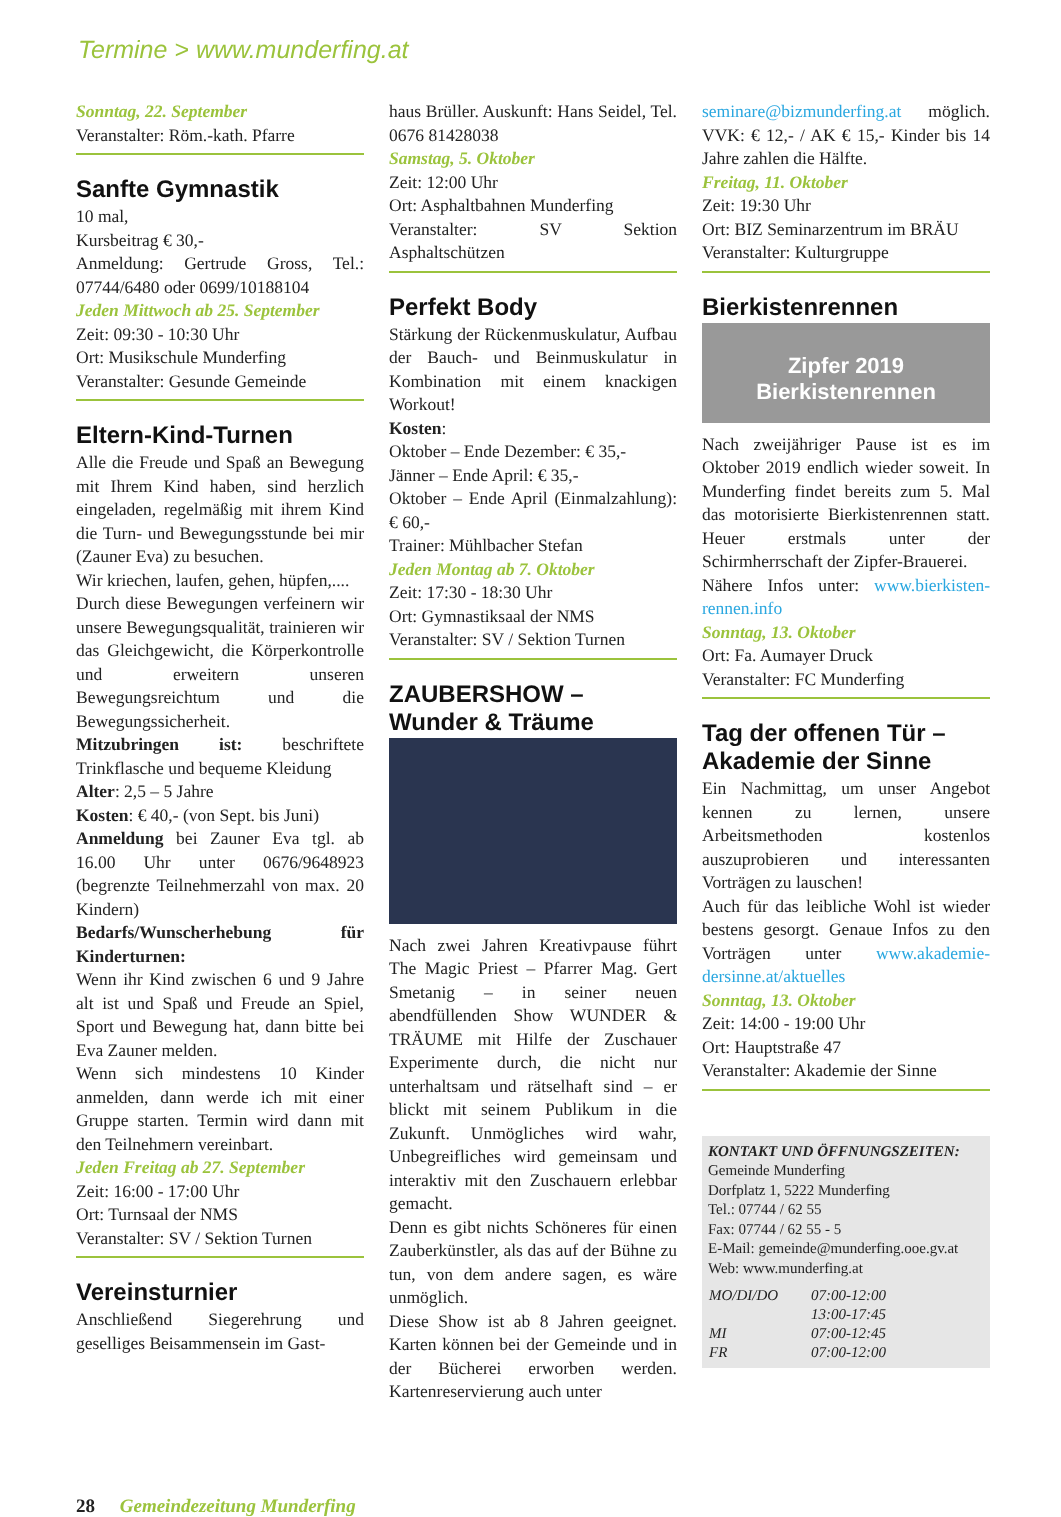Termine > www.munderfing.at
Sonntag, 22. September
Veranstalter: Röm.-kath. Pfarre
Sanfte Gymnastik
10 mal,
Kursbeitrag € 30,-
Anmeldung: Gertrude Gross, Tel.: 07744/6480 oder 0699/10188104
Jeden Mittwoch ab 25. September
Zeit: 09:30 - 10:30 Uhr
Ort: Musikschule Munderfing
Veranstalter: Gesunde Gemeinde
Eltern-Kind-Turnen
Alle die Freude und Spaß an Bewegung mit Ihrem Kind haben, sind herzlich eingeladen, regelmäßig mit ihrem Kind die Turn- und Bewegungsstunde bei mir (Zauner Eva) zu besuchen.
Wir kriechen, laufen, gehen, hüpfen,....
Durch diese Bewegungen verfeinern wir unsere Bewegungsqualität, trainieren wir das Gleichgewicht, die Körperkontrolle und erweitern unseren Bewegungsreichtum und die Bewegungssicherheit.
Mitzubringen ist: beschriftete Trinkflasche und bequeme Kleidung
Alter: 2,5 – 5 Jahre
Kosten: € 40,- (von Sept. bis Juni)
Anmeldung bei Zauner Eva tgl. ab 16.00 Uhr unter 0676/9648923 (begrenzte Teilnehmerzahl von max. 20 Kindern)
Bedarfs/Wunscherhebung für Kinderturnen:
Wenn ihr Kind zwischen 6 und 9 Jahre alt ist und Spaß und Freude an Spiel, Sport und Bewegung hat, dann bitte bei Eva Zauner melden.
Wenn sich mindestens 10 Kinder anmelden, dann werde ich mit einer Gruppe starten. Termin wird dann mit den Teilnehmern vereinbart.
Jeden Freitag ab 27. September
Zeit: 16:00 - 17:00 Uhr
Ort: Turnsaal der NMS
Veranstalter: SV / Sektion Turnen
Vereinsturnier
Anschließend Siegerehrung und geselliges Beisammensein im Gast-
haus Brüller. Auskunft: Hans Seidel, Tel. 0676 81428038
Samstag, 5. Oktober
Zeit: 12:00 Uhr
Ort: Asphaltbahnen Munderfing
Veranstalter: SV Sektion Asphaltschützen
Perfekt Body
Stärkung der Rückenmuskulatur, Aufbau der Bauch- und Beinmuskulatur in Kombination mit einem knackigen Workout!
Kosten:
Oktober – Ende Dezember: € 35,-
Jänner – Ende April: € 35,-
Oktober – Ende April (Einmalzahlung): € 60,-
Trainer: Mühlbacher Stefan
Jeden Montag ab 7. Oktober
Zeit: 17:30 - 18:30 Uhr
Ort: Gymnastiksaal der NMS
Veranstalter: SV / Sektion Turnen
ZAUBERSHOW –
Wunder & Träume
Nach zwei Jahren Kreativpause führt The Magic Priest – Pfarrer Mag. Gert Smetanig – in seiner neuen abendfüllenden Show WUNDER & TRÄUME mit Hilfe der Zuschauer Experimente durch, die nicht nur unterhaltsam und rätselhaft sind – er blickt mit seinem Publikum in die Zukunft. Unmögliches wird wahr, Unbegreifliches wird gemeinsam und interaktiv mit den Zuschauern erlebbar gemacht.
Denn es gibt nichts Schöneres für einen Zauberkünstler, als das auf der Bühne zu tun, von dem andere sagen, es wäre unmöglich.
Diese Show ist ab 8 Jahren geeignet. Karten können bei der Gemeinde und in der Bücherei erworben werden. Kartenreservierung auch unter
seminare@bizmunderfing.at möglich. VVK: € 12,- / AK € 15,- Kinder bis 14 Jahre zahlen die Hälfte.
Freitag, 11. Oktober
Zeit: 19:30 Uhr
Ort: BIZ Seminarzentrum im BRÄU
Veranstalter: Kulturgruppe
Bierkistenrennen
Zipfer 2019 Bierkistenrennen
Nach zweijähriger Pause ist es im Oktober 2019 endlich wieder soweit. In Munderfing findet bereits zum 5. Mal das motorisierte Bierkistenrennen statt. Heuer erstmals unter der Schirmherrschaft der Zipfer-Brauerei.
Nähere Infos unter: www.bierkisten-rennen.info
Sonntag, 13. Oktober
Ort: Fa. Aumayer Druck
Veranstalter: FC Munderfing
Tag der offenen Tür –
Akademie der Sinne
Ein Nachmittag, um unser Angebot kennen zu lernen, unsere Arbeitsmethoden kostenlos auszuprobieren und interessanten Vorträgen zu lauschen!
Auch für das leibliche Wohl ist wieder bestens gesorgt. Genaue Infos zu den Vorträgen unter www.akademie-dersinne.at/aktuelles
Sonntag, 13. Oktober
Zeit: 14:00 - 19:00 Uhr
Ort: Hauptstraße 47
Veranstalter: Akademie der Sinne
KONTAKT UND ÖFFNUNGSZEITEN:
Gemeinde Munderfing
Dorfplatz 1, 5222 Munderfing
Tel.: 07744 / 62 55
Fax: 07744 / 62 55 - 5
E-Mail: gemeinde@munderfing.ooe.gv.at
Web: www.munderfing.at
| MO/DI/DO | 07:00-12:00 |
| | 13:00-17:45 |
| MI | 07:00-12:45 |
| FR | 07:00-12:00 |
28 Gemeindezeitung Munderfing